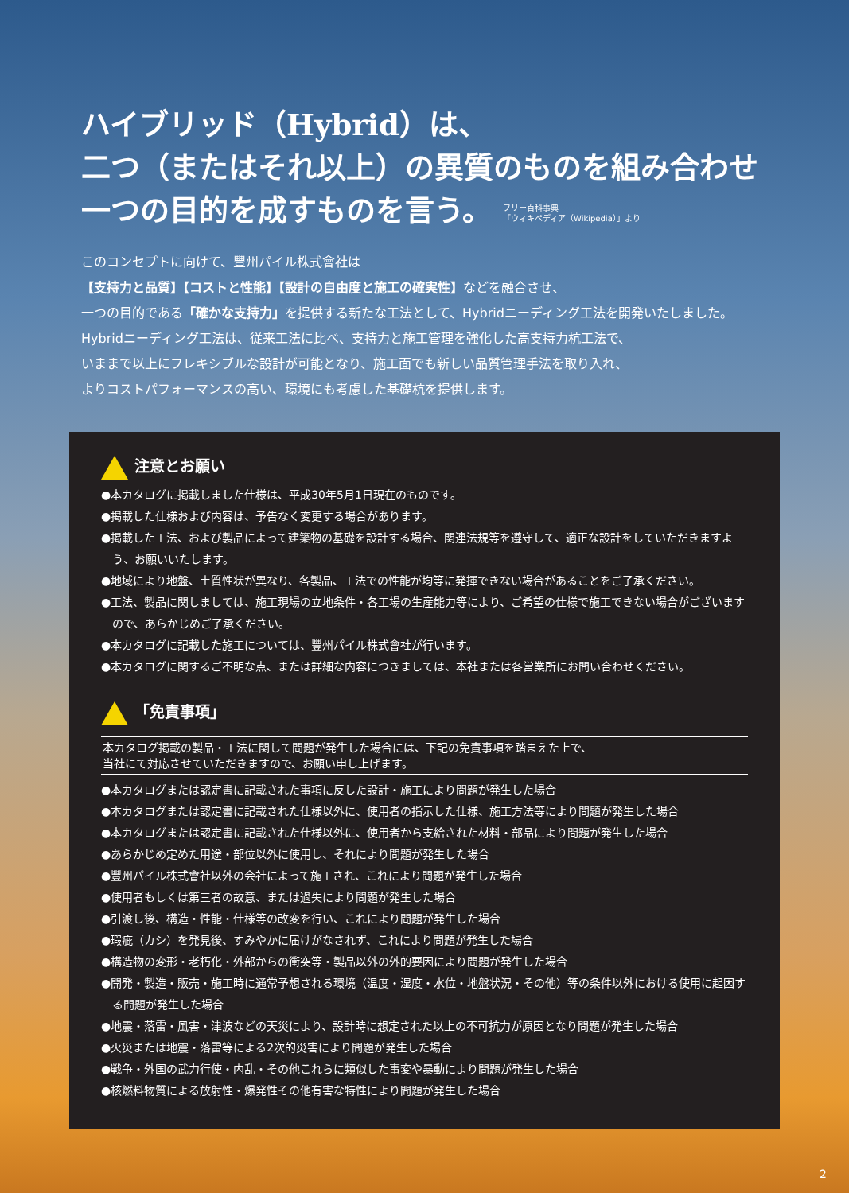ハイブリッド（Hybrid）は、
二つ（またはそれ以上）の異質のものを組み合わせ
一つの目的を成すものを言う。 フリー百科事典
「ウィキペディア（Wikipedia）」より
このコンセプトに向けて、豐州パイル株式會社は
【支持力と品質】【コストと性能】【設計の自由度と施工の確実性】などを融合させ、
一つの目的である「確かな支持力」を提供する新たな工法として、Hybridニーディング工法を開発いたしました。
Hybridニーディング工法は、従来工法に比べ、支持力と施工管理を強化した高支持力杭工法で、
いままで以上にフレキシブルな設計が可能となり、施工面でも新しい品質管理手法を取り入れ、
よりコストパフォーマンスの高い、環境にも考慮した基礎杭を提供します。
注意とお願い
●本カタログに掲載しました仕様は、平成30年5月1日現在のものです。
●掲載した仕様および内容は、予告なく変更する場合があります。
●掲載した工法、および製品によって建築物の基礎を設計する場合、関連法規等を遵守して、適正な設計をしていただきますよう、お願いいたします。
●地域により地盤、土質性状が異なり、各製品、工法での性能が均等に発揮できない場合があることをご了承ください。
●工法、製品に関しましては、施工現場の立地条件・各工場の生産能力等により、ご希望の仕様で施工できない場合がございますので、あらかじめご了承ください。
●本カタログに記載した施工については、豐州パイル株式會社が行います。
●本カタログに関するご不明な点、または詳細な内容につきましては、本社または各営業所にお問い合わせください。
「免責事項」
本カタログ掲載の製品・工法に関して問題が発生した場合には、下記の免責事項を踏まえた上で、
当社にて対応させていただきますので、お願い申し上げます。
●本カタログまたは認定書に記載された事項に反した設計・施工により問題が発生した場合
●本カタログまたは認定書に記載された仕様以外に、使用者の指示した仕様、施工方法等により問題が発生した場合
●本カタログまたは認定書に記載された仕様以外に、使用者から支給された材料・部品により問題が発生した場合
●あらかじめ定めた用途・部位以外に使用し、それにより問題が発生した場合
●豐州パイル株式會社以外の会社によって施工され、これにより問題が発生した場合
●使用者もしくは第三者の故意、または過失により問題が発生した場合
●引渡し後、構造・性能・仕様等の改変を行い、これにより問題が発生した場合
●瑕疵（カシ）を発見後、すみやかに届けがなされず、これにより問題が発生した場合
●構造物の変形・老朽化・外部からの衝突等・製品以外の外的要因により問題が発生した場合
●開発・製造・販売・施工時に通常予想される環境（温度・湿度・水位・地盤状況・その他）等の条件以外における使用に起因する問題が発生した場合
●地震・落雷・風害・津波などの天災により、設計時に想定された以上の不可抗力が原因となり問題が発生した場合
●火災または地震・落雷等による2次的災害により問題が発生した場合
●戦争・外国の武力行使・内乱・その他これらに類似した事変や暴動により問題が発生した場合
●核燃料物質による放射性・爆発性その他有害な特性により問題が発生した場合
2